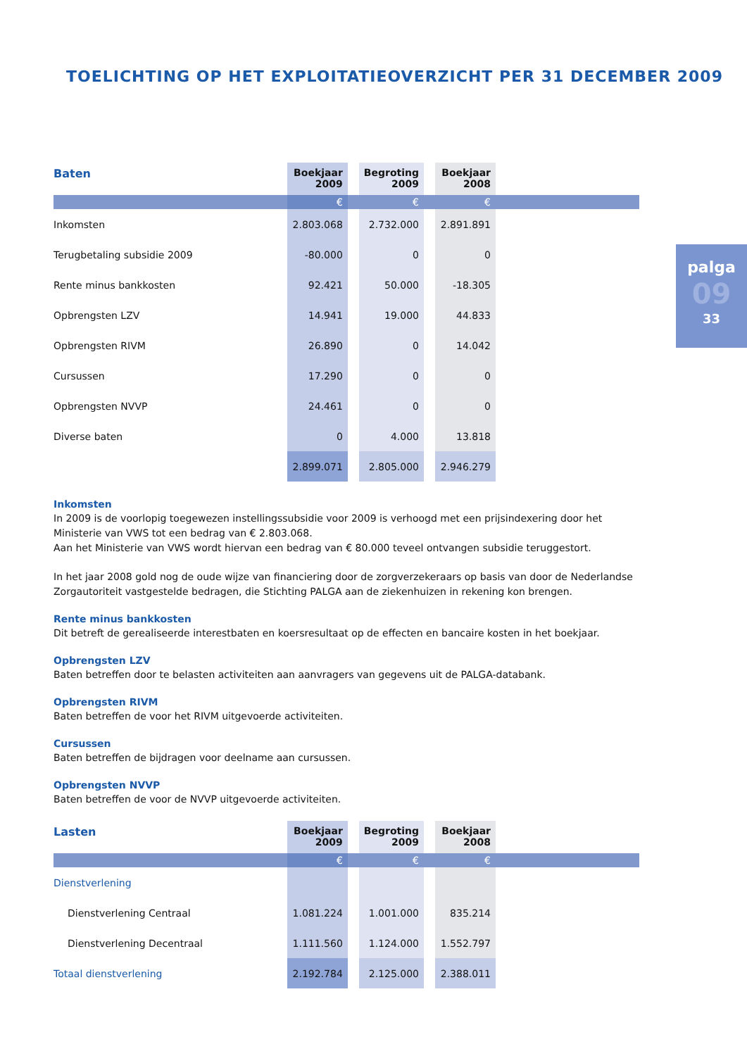TOELICHTING OP HET EXPLOITATIEOVERZICHT PER 31 DECEMBER 2009
palga
09
33
| Baten | Boekjaar 2009 | | Begroting 2009 | | Boekjaar 2008 | |
| --- | --- | --- | --- | --- | --- | --- |
| | € | | € | | € | |
| Inkomsten | 2.803.068 | | 2.732.000 | | 2.891.891 | |
| Terugbetaling subsidie 2009 | -80.000 | | 0 | | 0 | |
| Rente minus bankkosten | 92.421 | | 50.000 | | -18.305 | |
| Opbrengsten LZV | 14.941 | | 19.000 | | 44.833 | |
| Opbrengsten RIVM | 26.890 | | 0 | | 14.042 | |
| Cursussen | 17.290 | | 0 | | 0 | |
| Opbrengsten NVVP | 24.461 | | 0 | | 0 | |
| Diverse baten | 0 | | 4.000 | | 13.818 | |
| | 2.899.071 | | 2.805.000 | | 2.946.279 | |
Inkomsten
In 2009 is de voorlopig toegewezen instellingssubsidie voor 2009 is verhoogd met een prijsindexering door het Ministerie van VWS tot een bedrag van € 2.803.068.
Aan het Ministerie van VWS wordt hiervan een bedrag van € 80.000 teveel ontvangen subsidie teruggestort.
In het jaar 2008 gold nog de oude wijze van financiering door de zorgverzekeraars op basis van door de Nederlandse Zorgautoriteit vastgestelde bedragen, die Stichting PALGA aan de ziekenhuizen in rekening kon brengen.
Rente minus bankkosten
Dit betreft de gerealiseerde interestbaten en koersresultaat op de effecten en bancaire kosten in het boekjaar.
Opbrengsten LZV
Baten betreffen door te belasten activiteiten aan aanvragers van gegevens uit de PALGA-databank.
Opbrengsten RIVM
Baten betreffen de voor het RIVM uitgevoerde activiteiten.
Cursussen
Baten betreffen de bijdragen voor deelname aan cursussen.
Opbrengsten NVVP
Baten betreffen de voor de NVVP uitgevoerde activiteiten.
| Lasten | Boekjaar 2009 | | Begroting 2009 | | Boekjaar 2008 | |
| --- | --- | --- | --- | --- | --- | --- |
| | € | | € | | € | |
| Dienstverlening | | | | | | |
| Dienstverlening Centraal | 1.081.224 | | 1.001.000 | | 835.214 | |
| Dienstverlening Decentraal | 1.111.560 | | 1.124.000 | | 1.552.797 | |
| Totaal dienstverlening | 2.192.784 | | 2.125.000 | | 2.388.011 | |